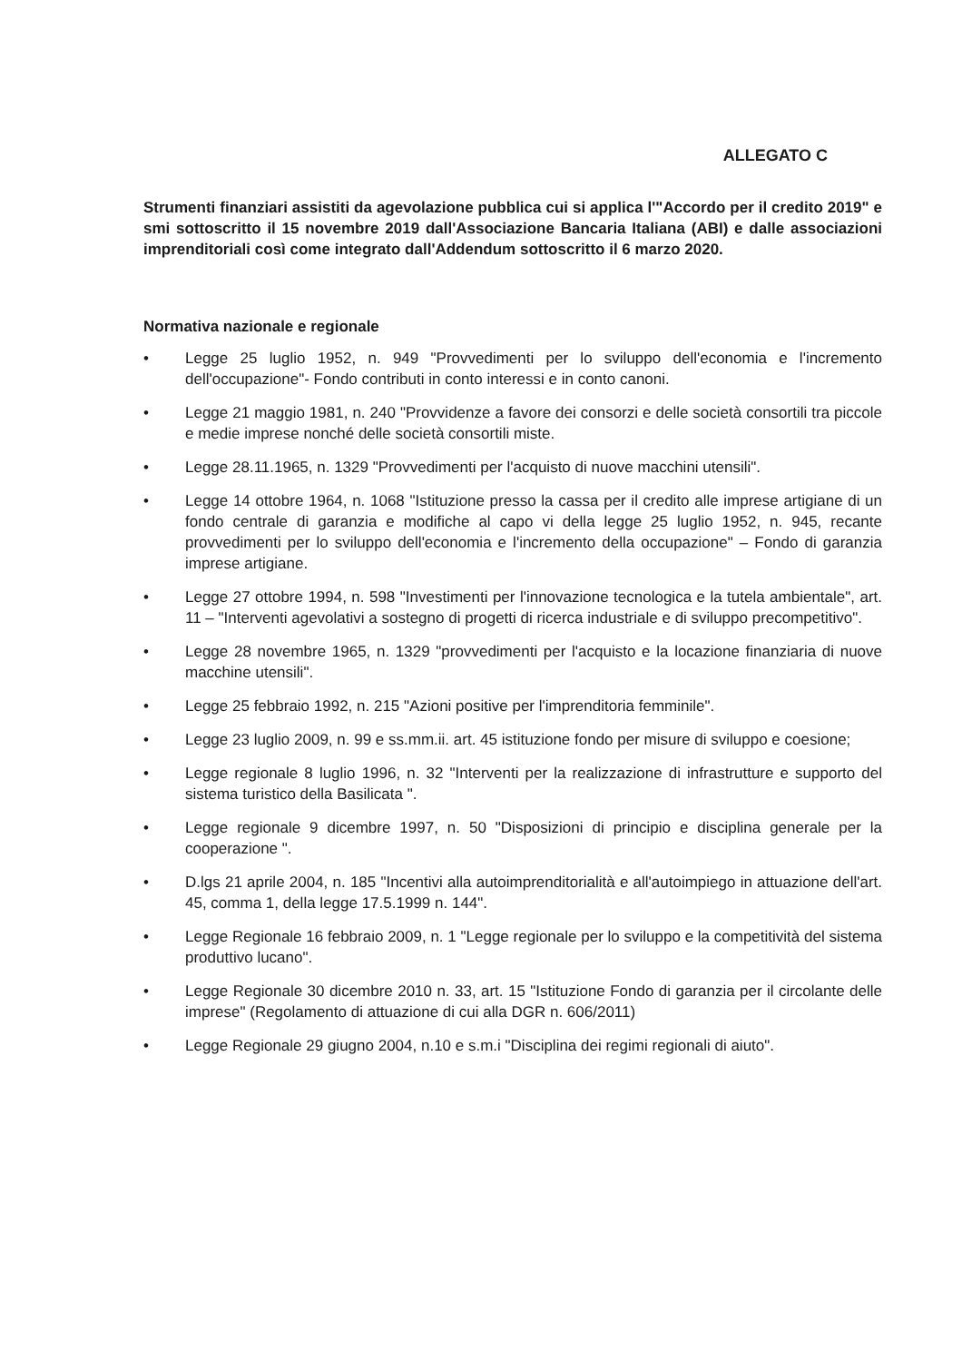ALLEGATO C
Strumenti finanziari assistiti da agevolazione pubblica cui si applica l'"Accordo per il credito 2019" e smi sottoscritto il 15 novembre 2019 dall'Associazione Bancaria Italiana (ABI) e dalle associazioni imprenditoriali così come integrato dall'Addendum sottoscritto il 6 marzo 2020.
Normativa nazionale e regionale
• Legge 25 luglio 1952, n. 949 "Provvedimenti per lo sviluppo dell'economia e l'incremento dell'occupazione"- Fondo contributi in conto interessi e in conto canoni.
• Legge 21 maggio 1981, n. 240 "Provvidenze a favore dei consorzi e delle società consortili tra piccole e medie imprese nonché delle società consortili miste.
• Legge 28.11.1965, n. 1329 "Provvedimenti per l'acquisto di nuove macchini utensili".
• Legge 14 ottobre 1964, n. 1068 "Istituzione presso la cassa per il credito alle imprese artigiane di un fondo centrale di garanzia e modifiche al capo vi della legge 25 luglio 1952, n. 945, recante provvedimenti per lo sviluppo dell'economia e l'incremento della occupazione" – Fondo di garanzia imprese artigiane.
• Legge 27 ottobre 1994, n. 598 "Investimenti per l'innovazione tecnologica e la tutela ambientale", art. 11 – "Interventi agevolativi a sostegno di progetti di ricerca industriale e di sviluppo precompetitivo".
• Legge 28 novembre 1965, n. 1329 "provvedimenti per l'acquisto e la locazione finanziaria di nuove macchine utensili".
• Legge 25 febbraio 1992, n. 215 "Azioni positive per l'imprenditoria femminile".
• Legge 23 luglio 2009, n. 99 e ss.mm.ii. art. 45 istituzione fondo per misure di sviluppo e coesione;
• Legge regionale 8 luglio 1996, n. 32 "Interventi per la realizzazione di infrastrutture e supporto del sistema turistico della Basilicata ".
• Legge regionale 9 dicembre 1997, n. 50 "Disposizioni di principio e disciplina generale per la cooperazione ".
• D.lgs 21 aprile 2004, n. 185 "Incentivi alla autoimprenditorialità e all'autoimpiego in attuazione dell'art. 45, comma 1, della legge 17.5.1999 n. 144".
• Legge Regionale 16 febbraio 2009, n. 1 "Legge regionale per lo sviluppo e la competitività del sistema produttivo lucano".
• Legge Regionale 30 dicembre 2010 n. 33, art. 15 "Istituzione Fondo di garanzia per il circolante delle imprese" (Regolamento di attuazione di cui alla DGR n. 606/2011)
• Legge Regionale 29 giugno 2004, n.10 e s.m.i "Disciplina dei regimi regionali di aiuto".